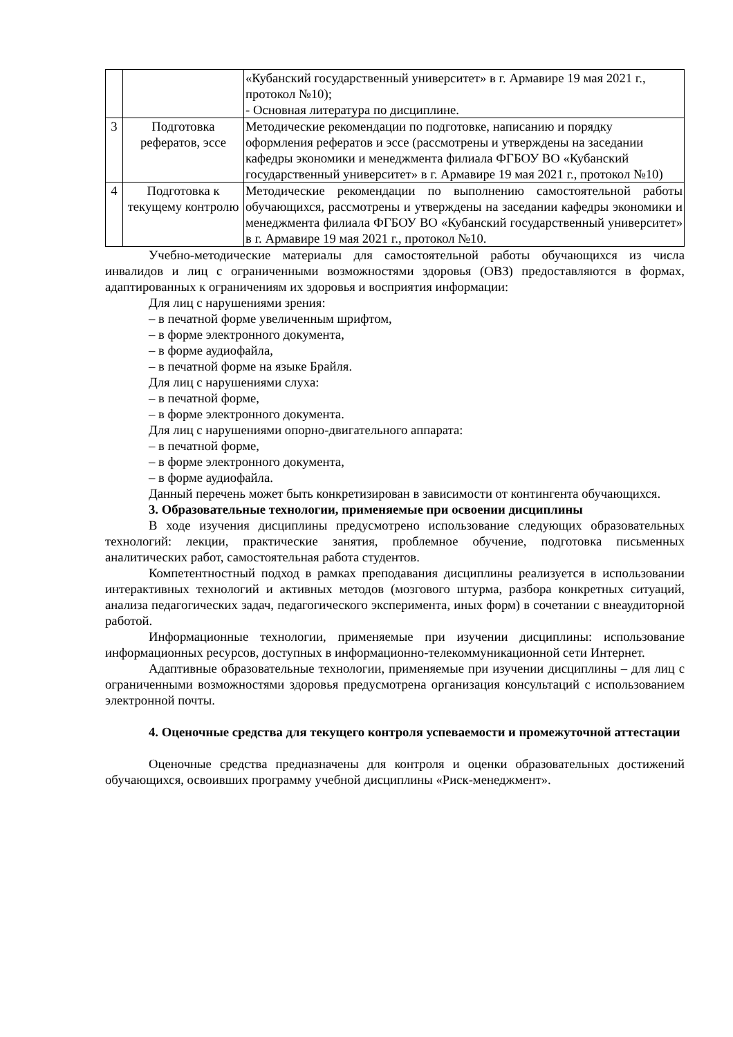| | | «Кубанский государственный университет» в г. Армавире 19 мая 2021 г., протокол №10); - Основная литература по дисциплине. |
| 3 | Подготовка рефератов, эссе | Методические рекомендации по подготовке, написанию и порядку оформления рефератов и эссе (рассмотрены и утверждены на заседании кафедры экономики и менеджмента филиала ФГБОУ ВО «Кубанский государственный университет» в г. Армавире 19 мая 2021 г., протокол №10) |
| 4 | Подготовка к текущему контролю | Методические рекомендации по выполнению самостоятельной работы обучающихся, рассмотрены и утверждены на заседании кафедры экономики и менеджмента филиала ФГБОУ ВО «Кубанский государственный университет» в г. Армавире 19 мая 2021 г., протокол №10. |
Учебно-методические материалы для самостоятельной работы обучающихся из числа инвалидов и лиц с ограниченными возможностями здоровья (ОВЗ) предоставляются в формах, адаптированных к ограничениям их здоровья и восприятия информации:
Для лиц с нарушениями зрения:
– в печатной форме увеличенным шрифтом,
– в форме электронного документа,
– в форме аудиофайла,
– в печатной форме на языке Брайля.
Для лиц с нарушениями слуха:
– в печатной форме,
– в форме электронного документа.
Для лиц с нарушениями опорно-двигательного аппарата:
– в печатной форме,
– в форме электронного документа,
– в форме аудиофайла.
Данный перечень может быть конкретизирован в зависимости от контингента обучающихся.
3. Образовательные технологии, применяемые при освоении дисциплины
В ходе изучения дисциплины предусмотрено использование следующих образовательных технологий: лекции, практические занятия, проблемное обучение, подготовка письменных аналитических работ, самостоятельная работа студентов.
Компетентностный подход в рамках преподавания дисциплины реализуется в использовании интерактивных технологий и активных методов (мозгового штурма, разбора конкретных ситуаций, анализа педагогических задач, педагогического эксперимента, иных форм) в сочетании с внеаудиторной работой.
Информационные технологии, применяемые при изучении дисциплины: использование информационных ресурсов, доступных в информационно-телекоммуникационной сети Интернет.
Адаптивные образовательные технологии, применяемые при изучении дисциплины – для лиц с ограниченными возможностями здоровья предусмотрена организация консультаций с использованием электронной почты.
4. Оценочные средства для текущего контроля успеваемости и промежуточной аттестации
Оценочные средства предназначены для контроля и оценки образовательных достижений обучающихся, освоивших программу учебной дисциплины «Риск-менеджмент».